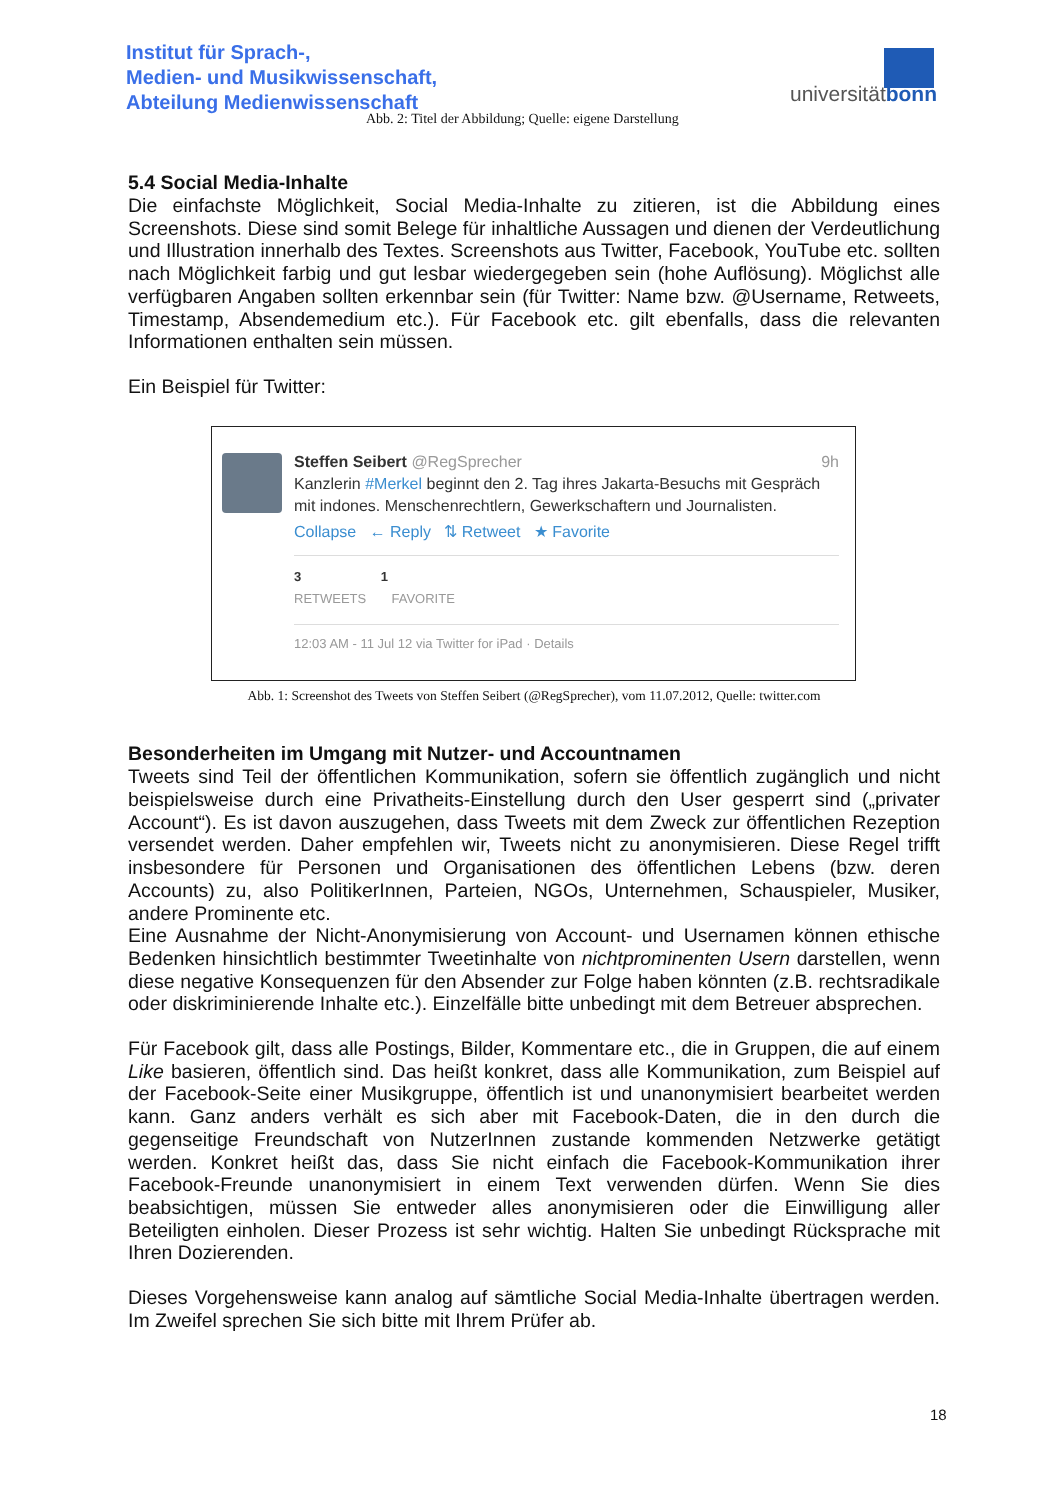Institut für Sprach-,
Medien- und Musikwissenschaft,
Abteilung Medienwissenschaft
universitätbonn
Abb. 2: Titel der Abbildung; Quelle: eigene Darstellung
5.4 Social Media-Inhalte
Die einfachste Möglichkeit, Social Media-Inhalte zu zitieren, ist die Abbildung eines Screenshots. Diese sind somit Belege für inhaltliche Aussagen und dienen der Verdeutlichung und Illustration innerhalb des Textes. Screenshots aus Twitter, Facebook, YouTube etc. sollten nach Möglichkeit farbig und gut lesbar wiedergegeben sein (hohe Auflösung). Möglichst alle verfügbaren Angaben sollten erkennbar sein (für Twitter: Name bzw. @Username, Retweets, Timestamp, Absendemedium etc.). Für Facebook etc. gilt ebenfalls, dass die relevanten Informationen enthalten sein müssen.
Ein Beispiel für Twitter:
Steffen Seibert @RegSprecher 9h
Kanzlerin #Merkel beginnt den 2. Tag ihres Jakarta-Besuchs mit Gespräch mit indones. Menschenrechtlern, Gewerkschaftern und Journalisten.
Collapse ← Reply ⇅ Retweet ★ Favorite
3 1
RETWEETS FAVORITE
12:03 AM - 11 Jul 12 via Twitter for iPad · Details
Abb. 1: Screenshot des Tweets von Steffen Seibert (@RegSprecher), vom 11.07.2012, Quelle: twitter.com
Besonderheiten im Umgang mit Nutzer- und Accountnamen
Tweets sind Teil der öffentlichen Kommunikation, sofern sie öffentlich zugänglich und nicht beispielsweise durch eine Privatheits-Einstellung durch den User gesperrt sind („privater Account“). Es ist davon auszugehen, dass Tweets mit dem Zweck zur öffentlichen Rezeption versendet werden. Daher empfehlen wir, Tweets nicht zu anonymisieren. Diese Regel trifft insbesondere für Personen und Organisationen des öffentlichen Lebens (bzw. deren Accounts) zu, also PolitikerInnen, Parteien, NGOs, Unternehmen, Schauspieler, Musiker, andere Prominente etc.
Eine Ausnahme der Nicht-Anonymisierung von Account- und Usernamen können ethische Bedenken hinsichtlich bestimmter Tweetinhalte von nichtprominenten Usern darstellen, wenn diese negative Konsequenzen für den Absender zur Folge haben könnten (z.B. rechtsradikale oder diskriminierende Inhalte etc.). Einzelfälle bitte unbedingt mit dem Betreuer absprechen.
Für Facebook gilt, dass alle Postings, Bilder, Kommentare etc., die in Gruppen, die auf einem Like basieren, öffentlich sind. Das heißt konkret, dass alle Kommunikation, zum Beispiel auf der Facebook-Seite einer Musikgruppe, öffentlich ist und unanonymisiert bearbeitet werden kann. Ganz anders verhält es sich aber mit Facebook-Daten, die in den durch die gegenseitige Freundschaft von NutzerInnen zustande kommenden Netzwerke getätigt werden. Konkret heißt das, dass Sie nicht einfach die Facebook-Kommunikation ihrer Facebook-Freunde unanonymisiert in einem Text verwenden dürfen. Wenn Sie dies beabsichtigen, müssen Sie entweder alles anonymisieren oder die Einwilligung aller Beteiligten einholen. Dieser Prozess ist sehr wichtig. Halten Sie unbedingt Rücksprache mit Ihren Dozierenden.
Dieses Vorgehensweise kann analog auf sämtliche Social Media-Inhalte übertragen werden. Im Zweifel sprechen Sie sich bitte mit Ihrem Prüfer ab.
18